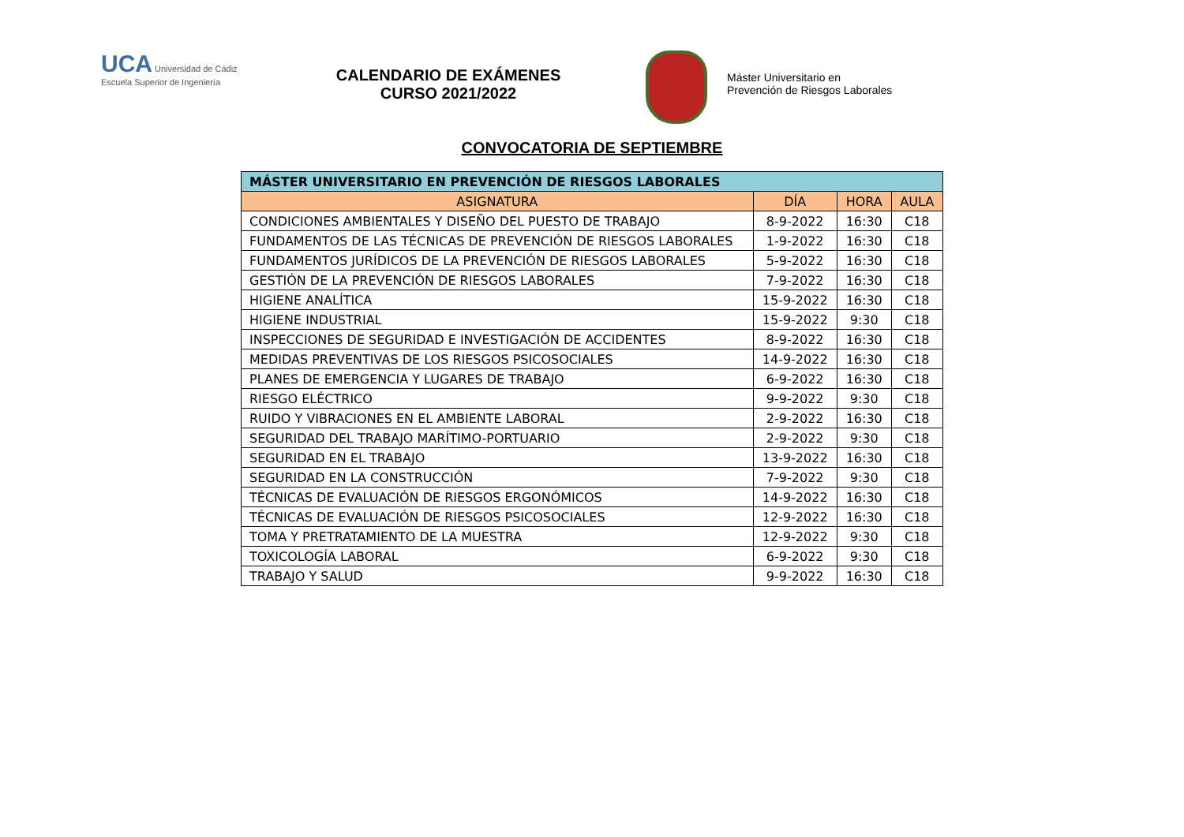UCA Universidad de Cádiz
Escuela Superior de Ingeniería
CALENDARIO DE EXÁMENES
CURSO 2021/2022
Máster Universitario en
Prevención de Riesgos Laborales
CONVOCATORIA DE SEPTIEMBRE
| MÁSTER UNIVERSITARIO EN PREVENCIÓN DE RIESGOS LABORALES | | | |
| --- | --- | --- | --- |
| ASIGNATURA | DÍA | HORA | AULA |
| CONDICIONES AMBIENTALES Y DISEÑO DEL PUESTO DE TRABAJO | 8-9-2022 | 16:30 | C18 |
| FUNDAMENTOS DE LAS TÉCNICAS DE PREVENCIÓN DE RIESGOS LABORALES | 1-9-2022 | 16:30 | C18 |
| FUNDAMENTOS JURÍDICOS DE LA PREVENCIÓN DE RIESGOS LABORALES | 5-9-2022 | 16:30 | C18 |
| GESTIÓN DE LA PREVENCIÓN DE RIESGOS LABORALES | 7-9-2022 | 16:30 | C18 |
| HIGIENE ANALÍTICA | 15-9-2022 | 16:30 | C18 |
| HIGIENE INDUSTRIAL | 15-9-2022 | 9:30 | C18 |
| INSPECCIONES DE SEGURIDAD E INVESTIGACIÓN DE ACCIDENTES | 8-9-2022 | 16:30 | C18 |
| MEDIDAS PREVENTIVAS DE LOS RIESGOS PSICOSOCIALES | 14-9-2022 | 16:30 | C18 |
| PLANES DE EMERGENCIA Y LUGARES DE TRABAJO | 6-9-2022 | 16:30 | C18 |
| RIESGO ELÉCTRICO | 9-9-2022 | 9:30 | C18 |
| RUIDO Y VIBRACIONES EN EL AMBIENTE LABORAL | 2-9-2022 | 16:30 | C18 |
| SEGURIDAD DEL TRABAJO MARÍTIMO-PORTUARIO | 2-9-2022 | 9:30 | C18 |
| SEGURIDAD EN EL TRABAJO | 13-9-2022 | 16:30 | C18 |
| SEGURIDAD EN LA CONSTRUCCIÓN | 7-9-2022 | 9:30 | C18 |
| TÉCNICAS DE EVALUACIÓN DE RIESGOS ERGONÓMICOS | 14-9-2022 | 16:30 | C18 |
| TÉCNICAS DE EVALUACIÓN DE RIESGOS PSICOSOCIALES | 12-9-2022 | 16:30 | C18 |
| TOMA Y PRETRATAMIENTO DE LA MUESTRA | 12-9-2022 | 9:30 | C18 |
| TOXICOLOGÍA LABORAL | 6-9-2022 | 9:30 | C18 |
| TRABAJO Y SALUD | 9-9-2022 | 16:30 | C18 |